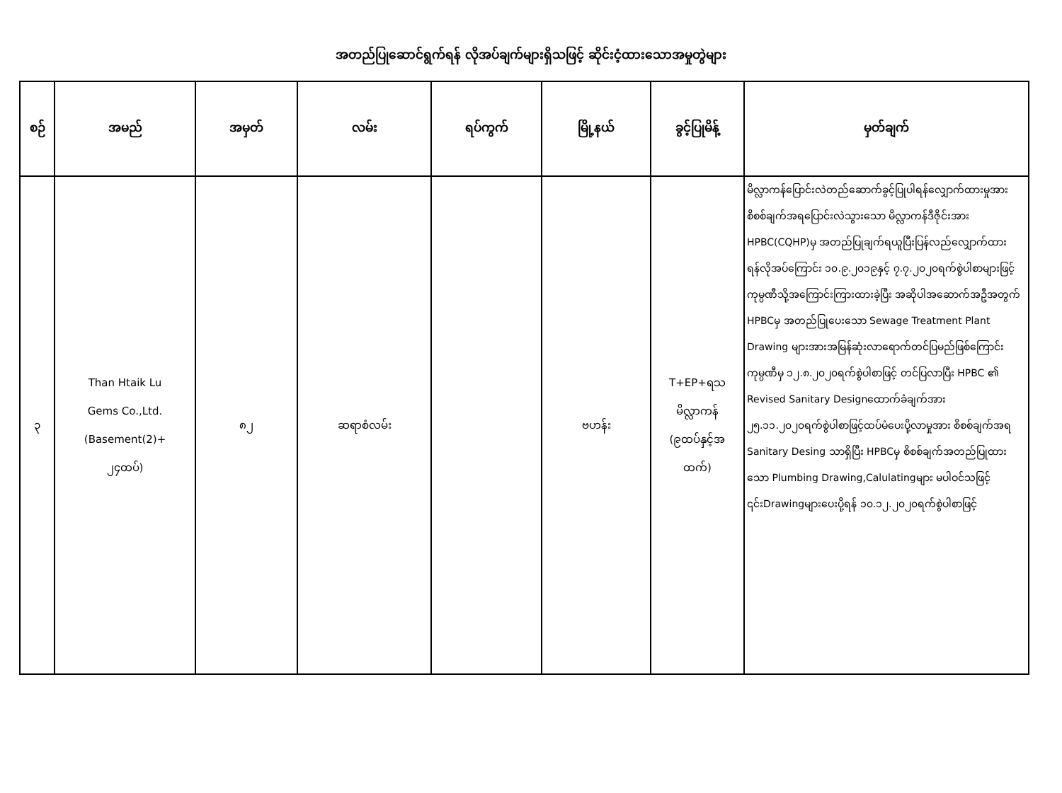အတည်ပြုဆောင်ရွက်ရန် လိုအပ်ချက်များရှိသဖြင့် ဆိုင်းငံ့ထားသောအမှုတွဲများ
| စဉ် | အမည် | အမှတ် | လမ်း | ရပ်ကွက် | မြို့နယ် | ခွင့်ပြုမိန့် | မှတ်ချက် |
| --- | --- | --- | --- | --- | --- | --- | --- |
| ၃ | Than Htaik Lu Gems Co.,Ltd. (Basement(2)+ ၂၄ထပ်) | ၈၂ | ဆရာစံလမ်း | | ဗဟန်း | T+EP+ရသ မိလ္လာကန် (၉ထပ်နှင့်အ ထက်) | မိလ္လာကန်ပြောင်းလဲတည်ဆောက်ခွင့်ပြုပါရန်လျှောက်ထားမှုအားစိစစ်ချက်အရပြောင်းလဲသွားသော မိလ္လာကန်ဒီဇိုင်းအား HPBC(CQHP)မှ အတည်ပြုချက်ရယူပြီးပြန်လည်လျှောက်ထားရန်လိုအပ်ကြောင်း ၁၀.၉.၂၀၁၉နှင့် ၇.၇.၂၀၂၀ရက်စွဲပါစာများဖြင့် ကုမ္ပဏီသို့အကြောင်းကြားထားခဲ့ပြီး အဆိုပါအဆောက်အဦအတွက် HPBCမှ အတည်ပြုပေးသော Sewage Treatment Plant Drawing များအားအမြန်ဆုံးလာရောက်တင်ပြမည်ဖြစ်ကြောင်း ကုမ္ပဏီမှ ၁၂.၈.၂၀၂၀ရက်စွဲပါစာဖြင့် တင်ပြလာပြီး HPBC ၏ Revised Sanitary Designထောက်ခံချက်အား ၂၅.၁၁.၂၀၂၀ရက်စွဲပါစာဖြင့်ထပ်မံပေးပို့လာမှုအား စိစစ်ချက်အရ Sanitary Desing သာရှိပြီး HPBCမှ စိစစ်ချက်အတည်ပြုထားသော Plumbing Drawing,Calulatingများ မပါဝင်သဖြင့် ၎င်းDrawingများပေးပို့ရန် ၁၀.၁၂.၂၀၂၀ရက်စွဲပါစာဖြင့် |